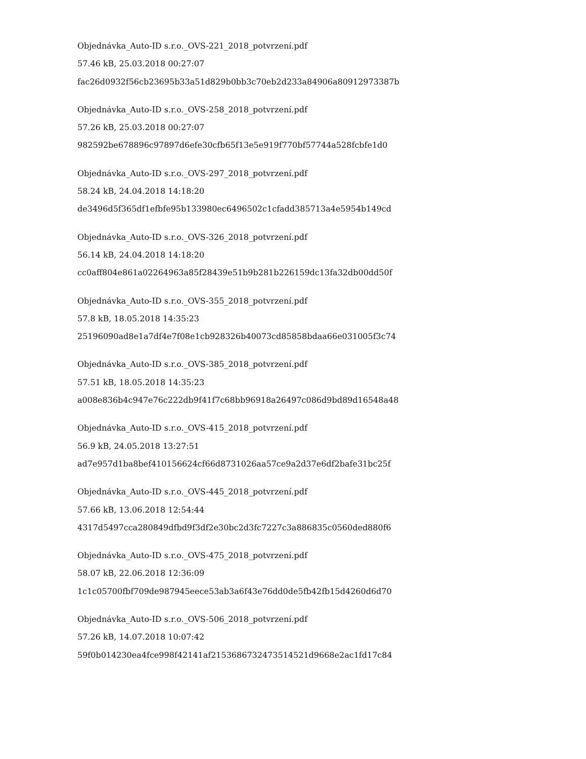Objednávka_Auto-ID s.r.o._OVS-221_2018_potvrzení.pdf
57.46 kB, 25.03.2018 00:27:07
fac26d0932f56cb23695b33a51d829b0bb3c70eb2d233a84906a80912973387b
Objednávka_Auto-ID s.r.o._OVS-258_2018_potvrzení.pdf
57.26 kB, 25.03.2018 00:27:07
982592be678896c97897d6efe30cfb65f13e5e919f770bf57744a528fcbfe1d0
Objednávka_Auto-ID s.r.o._OVS-297_2018_potvrzení.pdf
58.24 kB, 24.04.2018 14:18:20
de3496d5f365df1efbfe95b133980ec6496502c1cfadd385713a4e5954b149cd
Objednávka_Auto-ID s.r.o._OVS-326_2018_potvrzení.pdf
56.14 kB, 24.04.2018 14:18:20
cc0aff804e861a02264963a85f28439e51b9b281b226159dc13fa32db00dd50f
Objednávka_Auto-ID s.r.o._OVS-355_2018_potvrzení.pdf
57.8 kB, 18.05.2018 14:35:23
25196090ad8e1a7df4e7f08e1cb928326b40073cd85858bdaa66e031005f3c74
Objednávka_Auto-ID s.r.o._OVS-385_2018_potvrzení.pdf
57.51 kB, 18.05.2018 14:35:23
a008e836b4c947e76c222db9f41f7c68bb96918a26497c086d9bd89d16548a48
Objednávka_Auto-ID s.r.o._OVS-415_2018_potvrzení.pdf
56.9 kB, 24.05.2018 13:27:51
ad7e957d1ba8bef410156624cf66d8731026aa57ce9a2d37e6df2bafe31bc25f
Objednávka_Auto-ID s.r.o._OVS-445_2018_potvrzení.pdf
57.66 kB, 13.06.2018 12:54:44
4317d5497cca280849dfbd9f3df2e30bc2d3fc7227c3a886835c0560ded880f6
Objednávka_Auto-ID s.r.o._OVS-475_2018_potvrzení.pdf
58.07 kB, 22.06.2018 12:36:09
1c1c05700fbf709de987945eece53ab3a6f43e76dd0de5fb42fb15d4260d6d70
Objednávka_Auto-ID s.r.o._OVS-506_2018_potvrzení.pdf
57.26 kB, 14.07.2018 10:07:42
59f0b014230ea4fce998f42141af2153686732473514521d9668e2ac1fd17c84